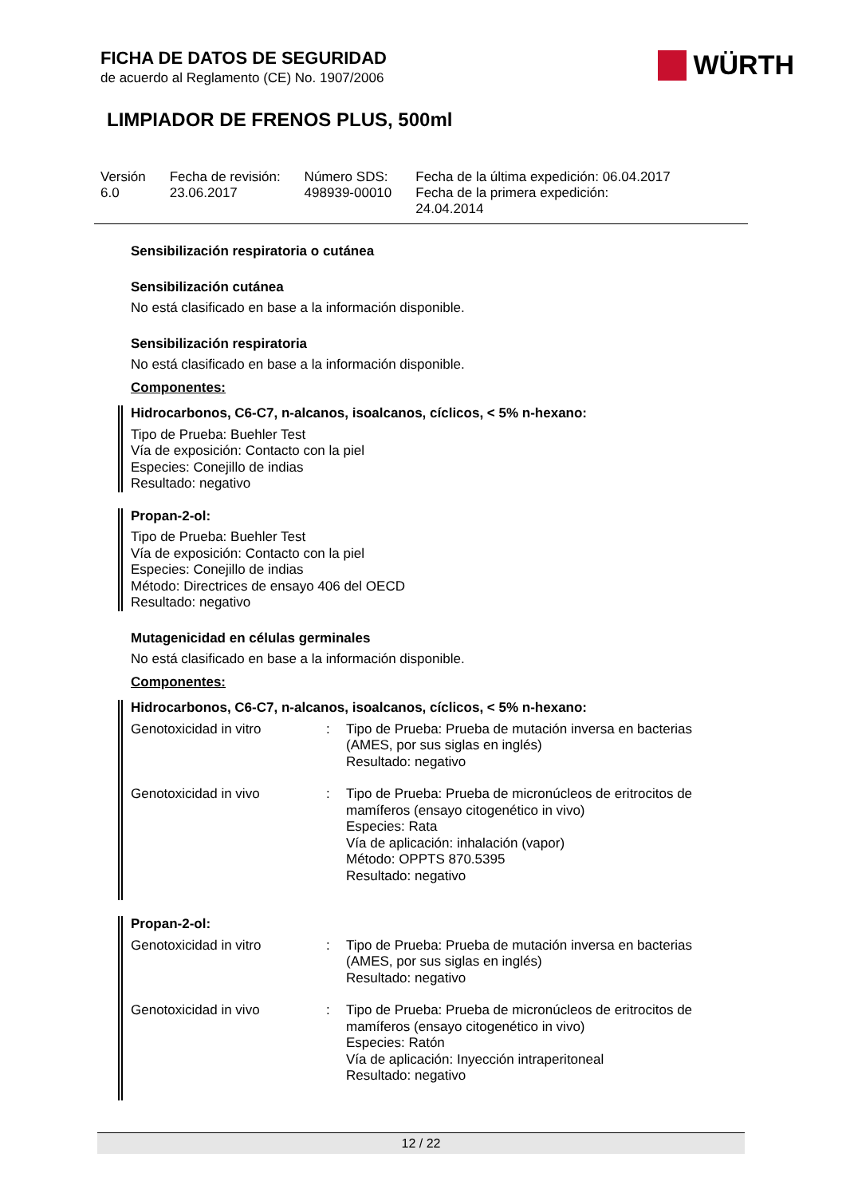FICHA DE DATOS DE SEGURIDAD
de acuerdo al Reglamento (CE) No. 1907/2006
WÜRTH
LIMPIADOR DE FRENOS PLUS, 500ml
Versión
6.0
Fecha de revisión:
23.06.2017
Número SDS:
498939-00010
Fecha de la última expedición: 06.04.2017
Fecha de la primera expedición:
24.04.2014
Sensibilización respiratoria o cutánea
Sensibilización cutánea
No está clasificado en base a la información disponible.
Sensibilización respiratoria
No está clasificado en base a la información disponible.
Componentes:
Hidrocarbonos, C6-C7, n-alcanos, isoalcanos, cíclicos, < 5% n-hexano:
Tipo de Prueba: Buehler Test
Vía de exposición: Contacto con la piel
Especies: Conejillo de indias
Resultado: negativo
Propan-2-ol:
Tipo de Prueba: Buehler Test
Vía de exposición: Contacto con la piel
Especies: Conejillo de indias
Método: Directrices de ensayo 406 del OECD
Resultado: negativo
Mutagenicidad en células germinales
No está clasificado en base a la información disponible.
Componentes:
Hidrocarbonos, C6-C7, n-alcanos, isoalcanos, cíclicos, < 5% n-hexano:
| Genotoxicidad in vitro | : | Tipo de Prueba: Prueba de mutación inversa en bacterias (AMES, por sus siglas en inglés) Resultado: negativo |
| Genotoxicidad in vivo | : | Tipo de Prueba: Prueba de micronúcleos de eritrocitos de mamíferos (ensayo citogenético in vivo) Especies: Rata Vía de aplicación: inhalación (vapor) Método: OPPTS 870.5395 Resultado: negativo |
Propan-2-ol:
| Genotoxicidad in vitro | : | Tipo de Prueba: Prueba de mutación inversa en bacterias (AMES, por sus siglas en inglés) Resultado: negativo |
| Genotoxicidad in vivo | : | Tipo de Prueba: Prueba de micronúcleos de eritrocitos de mamíferos (ensayo citogenético in vivo) Especies: Ratón Vía de aplicación: Inyección intraperitoneal Resultado: negativo |
12 / 22